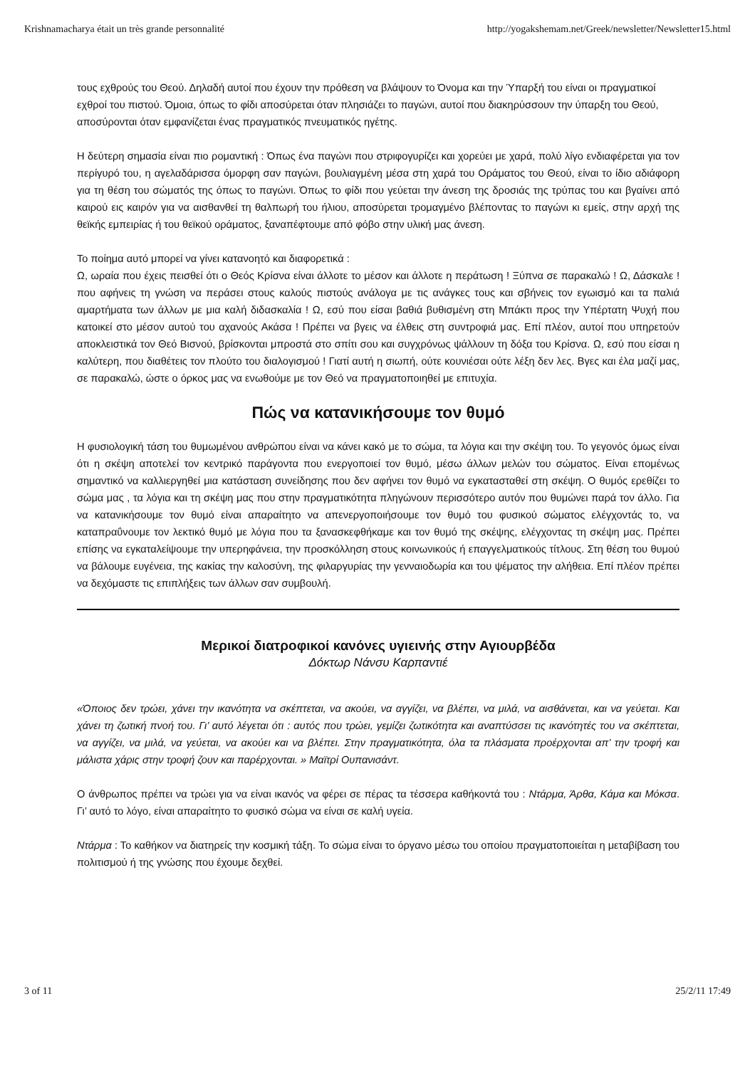Krishnamacharya était un très grande personnalité http://yogakshemam.net/Greek/newsletter/Newsletter15.html
τους εχθρούς του Θεού. Δηλαδή αυτοί που έχουν την πρόθεση να βλάψουν το Όνομα και την Ύπαρξή του είναι οι πραγματικοί εχθροί του πιστού. Όμοια, όπως το φίδι αποσύρεται όταν πλησιάζει το παγώνι, αυτοί που διακηρύσσουν την ύπαρξη του Θεού, αποσύρονται όταν εμφανίζεται ένας πραγματικός πνευματικός ηγέτης.
Η δεύτερη σημασία είναι πιο ρομαντική : Όπως ένα παγώνι που στριφογυρίζει και χορεύει με χαρά, πολύ λίγο ενδιαφέρεται για τον περίγυρό του, η αγελαδάρισσα όμορφη σαν παγώνι, βουλιαγμένη μέσα στη χαρά του Οράματος του Θεού, είναι το ίδιο αδιάφορη για τη θέση του σώματός της όπως το παγώνι. Όπως το φίδι που γεύεται την άνεση της δροσιάς της τρύπας του και βγαίνει από καιρού εις καιρόν για να αισθανθεί τη θαλπωρή του ήλιου, αποσύρεται τρομαγμένο βλέποντας το παγώνι κι εμείς, στην αρχή της θεϊκής εμπειρίας ή του θεϊκού οράματος, ξαναπέφτουμε από φόβο στην υλική μας άνεση.
Το ποίημα αυτό μπορεί να γίνει κατανοητό και διαφορετικά :
Ω, ωραία που έχεις πεισθεί ότι ο Θεός Κρίσνα είναι άλλοτε το μέσον και άλλοτε η περάτωση ! Ξύπνα σε παρακαλώ ! Ω, Δάσκαλε ! που αφήνεις τη γνώση να περάσει στους καλούς πιστούς ανάλογα με τις ανάγκες τους και σβήνεις τον εγωισμό και τα παλιά αμαρτήματα των άλλων με μια καλή διδασκαλία ! Ω, εσύ που είσαι βαθιά βυθισμένη στη Μπάκτι προς την Υπέρτατη Ψυχή που κατοικεί στο μέσον αυτού του αχανούς Ακάσα ! Πρέπει να βγεις να έλθεις στη συντροφιά μας. Επί πλέον, αυτοί που υπηρετούν αποκλειστικά τον Θεό Βισνού, βρίσκονται μπροστά στο σπίτι σου και συγχρόνως ψάλλουν τη δόξα του Κρίσνα. Ω, εσύ που είσαι η καλύτερη, που διαθέτεις τον πλούτο του διαλογισμού ! Γιατί αυτή η σιωπή, ούτε κουνιέσαι ούτε λέξη δεν λες. Βγες και έλα μαζί μας, σε παρακαλώ, ώστε ο όρκος μας να ενωθούμε με τον Θεό να πραγματοποιηθεί με επιτυχία.
Πώς να κατανικήσουμε τον θυμό
Η φυσιολογική τάση του θυμωμένου ανθρώπου είναι να κάνει κακό με το σώμα, τα λόγια και την σκέψη του. Το γεγονός όμως είναι ότι η σκέψη αποτελεί τον κεντρικό παράγοντα που ενεργοποιεί τον θυμό, μέσω άλλων μελών του σώματος. Είναι επομένως σημαντικό να καλλιεργηθεί μια κατάσταση συνείδησης που δεν αφήνει τον θυμό να εγκατασταθεί στη σκέψη. Ο θυμός ερεθίζει το σώμα μας , τα λόγια και τη σκέψη μας που στην πραγματικότητα πληγώνουν περισσότερο αυτόν που θυμώνει παρά τον άλλο. Για να κατανικήσουμε τον θυμό είναι απαραίτητο να απενεργοποιήσουμε τον θυμό του φυσικού σώματος ελέγχοντάς το, να καταπραΰνουμε τον λεκτικό θυμό με λόγια που τα ξανασκεφθήκαμε και τον θυμό της σκέψης, ελέγχοντας τη σκέψη μας. Πρέπει επίσης να εγκαταλείψουμε την υπερηφάνεια, την προσκόλληση στους κοινωνικούς ή επαγγελματικούς τίτλους. Στη θέση του θυμού να βάλουμε ευγένεια, της κακίας την καλοσύνη, της φιλαργυρίας την γενναιοδωρία και του ψέματος την αλήθεια. Επί πλέον πρέπει να δεχόμαστε τις επιπλήξεις των άλλων σαν συμβουλή.
Μερικοί διατροφικοί κανόνες υγιεινής στην Αγιουρβέδα
Δόκτωρ Νάνσυ Καρπαντιέ
«Όποιος δεν τρώει, χάνει την ικανότητα να σκέπτεται, να ακούει, να αγγίζει, να βλέπει, να μιλά, να αισθάνεται, και να γεύεται. Και χάνει τη ζωτική πνοή του. Γι’ αυτό λέγεται ότι : αυτός που τρώει, γεμίζει ζωτικότητα και αναπτύσσει τις ικανότητές του να σκέπτεται, να αγγίζει, να μιλά, να γεύεται, να ακούει και να βλέπει. Στην πραγματικότητα, όλα τα πλάσματα προέρχονται απ’ την τροφή και μάλιστα χάρις στην τροφή ζουν και παρέρχονται. » Μαϊτρί Ουπανισάντ.
Ο άνθρωπος πρέπει να τρώει για να είναι ικανός να φέρει σε πέρας τα τέσσερα καθήκοντά του : Ντάρμα, Άρθα, Κάμα και Μόκσα. Γι’ αυτό το λόγο, είναι απαραίτητο το φυσικό σώμα να είναι σε καλή υγεία.
Ντάρμα : Το καθήκον να διατηρείς την κοσμική τάξη. Το σώμα είναι το όργανο μέσω του οποίου πραγματοποιείται η μεταβίβαση του πολιτισμού ή της γνώσης που έχουμε δεχθεί.
3 of 11 25/2/11 17:49